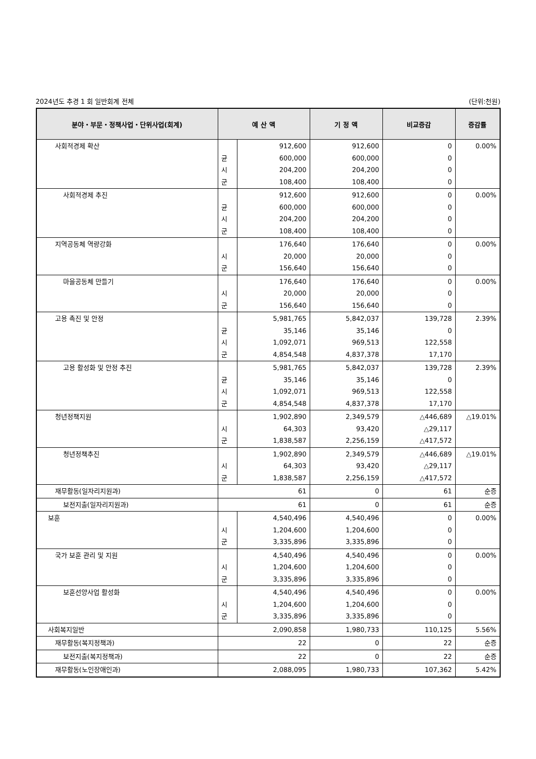2024년도 추경 1 회 일반회계 전체 (단위:천원)
| 분야・부문・정책사업・단위사업(회계) | 예 산 액 | | 기 정 액 | 비교증감 | 증감률 |
| --- | --- | --- | --- | --- | --- |
| 사회적경제 확산 | 균 시 군 | 912,600 600,000 204,200 108,400 | 912,600 600,000 204,200 108,400 | 0 0 0 0 | 0.00% |
| 사회적경제 추진 | 균 시 군 | 912,600 600,000 204,200 108,400 | 912,600 600,000 204,200 108,400 | 0 0 0 0 | 0.00% |
| 지역공동체 역량강화 | 시 군 | 176,640 20,000 156,640 | 176,640 20,000 156,640 | 0 0 0 | 0.00% |
| 마을공동체 만들기 | 시 군 | 176,640 20,000 156,640 | 176,640 20,000 156,640 | 0 0 0 | 0.00% |
| 고용 촉진 및 안정 | 균 시 군 | 5,981,765 35,146 1,092,071 4,854,548 | 5,842,037 35,146 969,513 4,837,378 | 139,728 0 122,558 17,170 | 2.39% |
| 고용 활성화 및 안정 추진 | 균 시 군 | 5,981,765 35,146 1,092,071 4,854,548 | 5,842,037 35,146 969,513 4,837,378 | 139,728 0 122,558 17,170 | 2.39% |
| 청년정책지원 | 시 군 | 1,902,890 64,303 1,838,587 | 2,349,579 93,420 2,256,159 | △446,689 △29,117 △417,572 | △19.01% |
| 청년정책추진 | 시 군 | 1,902,890 64,303 1,838,587 | 2,349,579 93,420 2,256,159 | △446,689 △29,117 △417,572 | △19.01% |
| 재무활동(일자리지원과) | 61 | | 0 | 61 | 순증 |
| 보전지출(일자리지원과) | 61 | | 0 | 61 | 순증 |
| 보훈 | 시 군 | 4,540,496 1,204,600 3,335,896 | 4,540,496 1,204,600 3,335,896 | 0 0 0 | 0.00% |
| 국가 보훈 관리 및 지원 | 시 군 | 4,540,496 1,204,600 3,335,896 | 4,540,496 1,204,600 3,335,896 | 0 0 0 | 0.00% |
| 보훈선양사업 활성화 | 시 군 | 4,540,496 1,204,600 3,335,896 | 4,540,496 1,204,600 3,335,896 | 0 0 0 | 0.00% |
| 사회복지일반 | 2,090,858 | | 1,980,733 | 110,125 | 5.56% |
| 재무활동(복지정책과) | 22 | | 0 | 22 | 순증 |
| 보전지출(복지정책과) | 22 | | 0 | 22 | 순증 |
| 재무활동(노인장애인과) | 2,088,095 | | 1,980,733 | 107,362 | 5.42% |